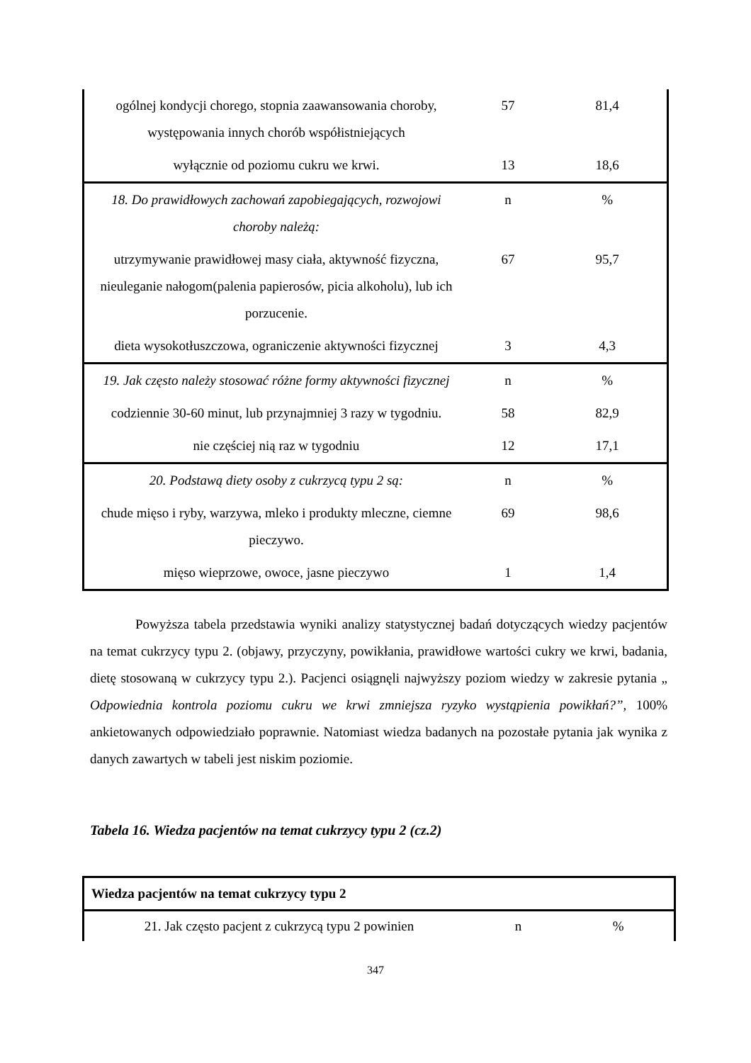| ogólnej kondycji chorego, stopnia zaawansowania choroby, występowania innych chorób współistniejących | 57 | 81,4 |
| wyłącznie od poziomu cukru we krwi. | 13 | 18,6 |
| 18. Do prawidłowych zachowań zapobiegających, rozwojowi choroby należą: | n | % |
| utrzymywanie prawidłowej masy ciała, aktywność fizyczna, nieuleganie nałogom(palenia papierosów, picia alkoholu), lub ich porzucenie. | 67 | 95,7 |
| dieta wysokotłuszczowa, ograniczenie aktywności fizycznej | 3 | 4,3 |
| 19. Jak często należy stosować różne formy aktywności fizycznej | n | % |
| codziennie 30-60 minut, lub przynajmniej 3 razy w tygodniu. | 58 | 82,9 |
| nie częściej nią raz w tygodniu | 12 | 17,1 |
| 20. Podstawą diety osoby z cukrzycą typu 2 są: | n | % |
| chude mięso i ryby, warzywa, mleko i produkty mleczne, ciemne pieczywo. | 69 | 98,6 |
| mięso wieprzowe, owoce, jasne pieczywo | 1 | 1,4 |
Powyższa tabela przedstawia wyniki analizy statystycznej badań dotyczących wiedzy pacjentów na temat cukrzycy typu 2. (objawy, przyczyny, powikłania, prawidłowe wartości cukry we krwi, badania, dietę stosowaną w cukrzycy typu 2.). Pacjenci osiągnęli najwyższy poziom wiedzy w zakresie pytania „ Odpowiednia kontrola poziomu cukru we krwi zmniejsza ryzyko wystąpienia powikłań?”, 100% ankietowanych odpowiedziało poprawnie. Natomiast wiedza badanych na pozostałe pytania jak wynika z danych zawartych w tabeli jest niskim poziomie.
Tabela 16. Wiedza pacjentów na temat cukrzycy typu 2 (cz.2)
| Wiedza pacjentów na temat cukrzycy typu 2 | | |
| --- | --- | --- |
| 21. Jak często pacjent z cukrzycą typu 2 powinien | n | % |
347